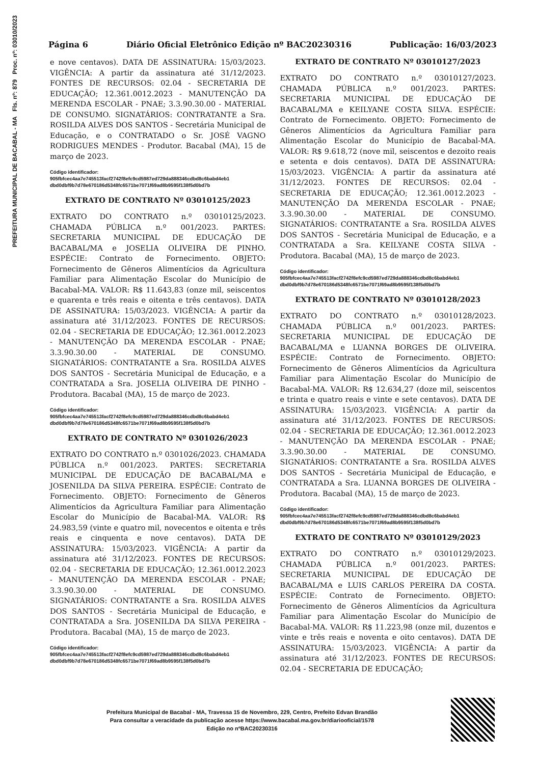PREFEITURA MUNICIPAL DE BACABAL - MA Fls. nº: 879 Proc. nº: 03010/2023
Página 6 Diário Oficial Eletrônico Edição nº BAC20230316 Publicação: 16/03/2023
e nove centavos). DATA DE ASSINATURA: 15/03/2023. VIGÊNCIA: A partir da assinatura até 31/12/2023. FONTES DE RECURSOS: 02.04 - SECRETARIA DE EDUCAÇÃO; 12.361.0012.2023 - MANUTENÇÃO DA MERENDA ESCOLAR - PNAE; 3.3.90.30.00 - MATERIAL DE CONSUMO. SIGNATÁRIOS: CONTRATANTE a Sra. ROSILDA ALVES DOS SANTOS - Secretária Municipal de Educação, e o CONTRATADO o Sr. JOSÉ VAGNO RODRIGUES MENDES - Produtor. Bacabal (MA), 15 de março de 2023.
Código identificador:
905fbfcec4aa7e745513facf2742f8efc9cd5987ed729da888346cdbd8c6babd4eb1
dbd0dbf9b7d78e670186d5348fc6571be7071f69ad8b9595f138f5d0bd7b
EXTRATO DE CONTRATO Nº 03010125/2023
EXTRATO DO CONTRATO n.º 03010125/2023. CHAMADA PÚBLICA n.º 001/2023. PARTES: SECRETARIA MUNICIPAL DE EDUCAÇÃO DE BACABAL/MA e JOSELIA OLIVEIRA DE PINHO. ESPÉCIE: Contrato de Fornecimento. OBJETO: Fornecimento de Gêneros Alimentícios da Agricultura Familiar para Alimentação Escolar do Município de Bacabal-MA. VALOR: R$ 11.643,83 (onze mil, seiscentos e quarenta e três reais e oitenta e três centavos). DATA DE ASSINATURA: 15/03/2023. VIGÊNCIA: A partir da assinatura até 31/12/2023. FONTES DE RECURSOS: 02.04 - SECRETARIA DE EDUCAÇÃO; 12.361.0012.2023 - MANUTENÇÃO DA MERENDA ESCOLAR - PNAE; 3.3.90.30.00 - MATERIAL DE CONSUMO. SIGNATÁRIOS: CONTRATANTE a Sra. ROSILDA ALVES DOS SANTOS - Secretária Municipal de Educação, e a CONTRATADA a Sra. JOSELIA OLIVEIRA DE PINHO - Produtora. Bacabal (MA), 15 de março de 2023.
Código identificador:
905fbfcec4aa7e745513facf2742f8efc9cd5987ed729da888346cdbd8c6babd4eb1
dbd0dbf9b7d78e670186d5348fc6571be7071f69ad8b9595f138f5d0bd7b
EXTRATO DE CONTRATO Nº 0301026/2023
EXTRATO DO CONTRATO n.º 0301026/2023. CHAMADA PÚBLICA n.º 001/2023. PARTES: SECRETARIA MUNICIPAL DE EDUCAÇÃO DE BACABAL/MA e JOSENILDA DA SILVA PEREIRA. ESPÉCIE: Contrato de Fornecimento. OBJETO: Fornecimento de Gêneros Alimentícios da Agricultura Familiar para Alimentação Escolar do Município de Bacabal-MA. VALOR: R$ 24.983,59 (vinte e quatro mil, novecentos e oitenta e três reais e cinquenta e nove centavos). DATA DE ASSINATURA: 15/03/2023. VIGÊNCIA: A partir da assinatura até 31/12/2023. FONTES DE RECURSOS: 02.04 - SECRETARIA DE EDUCAÇÃO; 12.361.0012.2023 - MANUTENÇÃO DA MERENDA ESCOLAR - PNAE; 3.3.90.30.00 - MATERIAL DE CONSUMO. SIGNATÁRIOS: CONTRATANTE a Sra. ROSILDA ALVES DOS SANTOS - Secretária Municipal de Educação, e CONTRATADA a Sra. JOSENILDA DA SILVA PEREIRA - Produtora. Bacabal (MA), 15 de março de 2023.
Código identificador:
905fbfcec4aa7e745513facf2742f8efc9cd5987ed729da888346cdbd8c6babd4eb1
dbd0dbf9b7d78e670186d5348fc6571be7071f69ad8b9595f138f5d0bd7b
EXTRATO DE CONTRATO Nº 03010127/2023
EXTRATO DO CONTRATO n.º 03010127/2023. CHAMADA PÚBLICA n.º 001/2023. PARTES: SECRETARIA MUNICIPAL DE EDUCAÇÃO DE BACABAL/MA e KEILYANE COSTA SILVA. ESPÉCIE: Contrato de Fornecimento. OBJETO: Fornecimento de Gêneros Alimentícios da Agricultura Familiar para Alimentação Escolar do Município de Bacabal-MA. VALOR: R$ 9.618,72 (nove mil, seiscentos e dezoito reais e setenta e dois centavos). DATA DE ASSINATURA: 15/03/2023. VIGÊNCIA: A partir da assinatura até 31/12/2023. FONTES DE RECURSOS: 02.04 - SECRETARIA DE EDUCAÇÃO; 12.361.0012.2023 - MANUTENÇÃO DA MERENDA ESCOLAR - PNAE; 3.3.90.30.00 - MATERIAL DE CONSUMO. SIGNATÁRIOS: CONTRATANTE a Sra. ROSILDA ALVES DOS SANTOS - Secretária Municipal de Educação, e a CONTRATADA a Sra. KEILYANE COSTA SILVA - Produtora. Bacabal (MA), 15 de março de 2023.
Código identificador:
905fbfcec4aa7e745513facf2742f8efc9cd5987ed729da888346cdbd8c6babd4eb1
dbd0dbf9b7d78e670186d5348fc6571be7071f69ad8b9595f138f5d0bd7b
EXTRATO DE CONTRATO Nº 03010128/2023
EXTRATO DO CONTRATO n.º 03010128/2023. CHAMADA PÚBLICA n.º 001/2023. PARTES: SECRETARIA MUNICIPAL DE EDUCAÇÃO DE BACABAL/MA e LUANNA BORGES DE OLIVEIRA. ESPÉCIE: Contrato de Fornecimento. OBJETO: Fornecimento de Gêneros Alimentícios da Agricultura Familiar para Alimentação Escolar do Município de Bacabal-MA. VALOR: R$ 12.634,27 (doze mil, seiscentos e trinta e quatro reais e vinte e sete centavos). DATA DE ASSINATURA: 15/03/2023. VIGÊNCIA: A partir da assinatura até 31/12/2023. FONTES DE RECURSOS: 02.04 - SECRETARIA DE EDUCAÇÃO; 12.361.0012.2023 - MANUTENÇÃO DA MERENDA ESCOLAR - PNAE; 3.3.90.30.00 - MATERIAL DE CONSUMO. SIGNATÁRIOS: CONTRATANTE a Sra. ROSILDA ALVES DOS SANTOS - Secretária Municipal de Educação, e CONTRATADA a Sra. LUANNA BORGES DE OLIVEIRA - Produtora. Bacabal (MA), 15 de março de 2023.
Código identificador:
905fbfcec4aa7e745513facf2742f8efc9cd5987ed729da888346cdbd8c6babd4eb1
dbd0dbf9b7d78e670186d5348fc6571be7071f69ad8b9595f138f5d0bd7b
EXTRATO DE CONTRATO Nº 03010129/2023
EXTRATO DO CONTRATO n.º 03010129/2023. CHAMADA PÚBLICA n.º 001/2023. PARTES: SECRETARIA MUNICIPAL DE EDUCAÇÃO DE BACABAL/MA e LUIS CARLOS PEREIRA DA COSTA. ESPÉCIE: Contrato de Fornecimento. OBJETO: Fornecimento de Gêneros Alimentícios da Agricultura Familiar para Alimentação Escolar do Município de Bacabal-MA. VALOR: R$ 11.223,98 (onze mil, duzentos e vinte e três reais e noventa e oito centavos). DATA DE ASSINATURA: 15/03/2023. VIGÊNCIA: A partir da assinatura até 31/12/2023. FONTES DE RECURSOS: 02.04 - SECRETARIA DE EDUCAÇÃO;
Prefeitura Municipal de Bacabal - MA, Travessa 15 de Novembro, 229, Centro, Prefeito Edvan Brandão
Para consultar a veracidade da publicação acesse https://www.bacabal.ma.gov.br/diariooficial/1578
Edição no nºBAC20230316